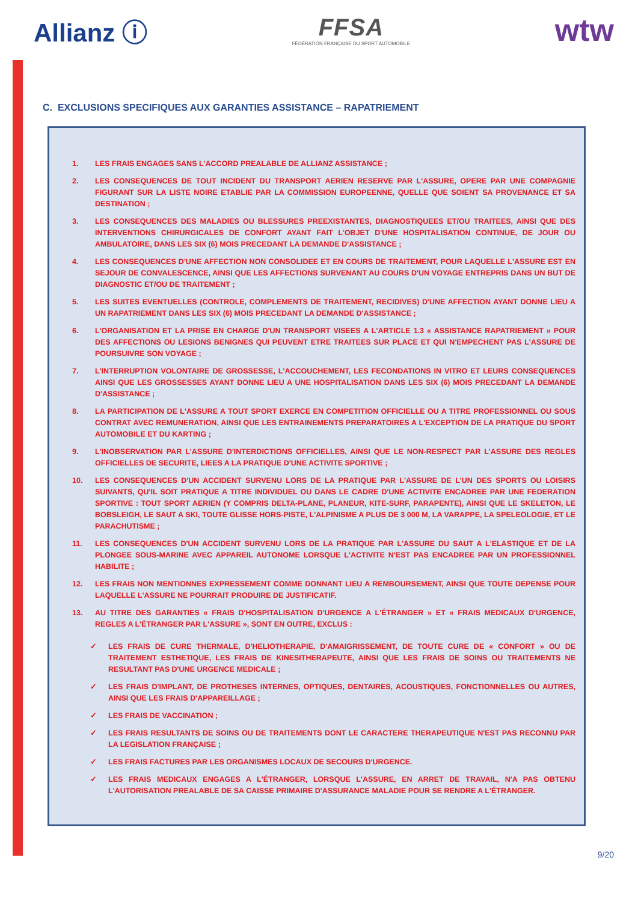Allianz ⓘ
FFSA
FÉDÉRATION FRANÇAISE DU SPORT AUTOMOBILE
wtw
C. EXCLUSIONS SPECIFIQUES AUX GARANTIES ASSISTANCE – RAPATRIEMENT
1. LES FRAIS ENGAGES SANS L'ACCORD PREALABLE DE ALLIANZ ASSISTANCE ;
2. LES CONSEQUENCES DE TOUT INCIDENT DU TRANSPORT AERIEN RESERVE PAR L'ASSURE, OPERE PAR UNE COMPAGNIE FIGURANT SUR LA LISTE NOIRE ETABLIE PAR LA COMMISSION EUROPEENNE, QUELLE QUE SOIENT SA PROVENANCE ET SA DESTINATION ;
3. LES CONSEQUENCES DES MALADIES OU BLESSURES PREEXISTANTES, DIAGNOSTIQUEES ET/OU TRAITEES, AINSI QUE DES INTERVENTIONS CHIRURGICALES DE CONFORT AYANT FAIT L'OBJET D'UNE HOSPITALISATION CONTINUE, DE JOUR OU AMBULATOIRE, DANS LES SIX (6) MOIS PRECEDANT LA DEMANDE D'ASSISTANCE ;
4. LES CONSEQUENCES D'UNE AFFECTION NON CONSOLIDEE ET EN COURS DE TRAITEMENT, POUR LAQUELLE L'ASSURE EST EN SEJOUR DE CONVALESCENCE, AINSI QUE LES AFFECTIONS SURVENANT AU COURS D'UN VOYAGE ENTREPRIS DANS UN BUT DE DIAGNOSTIC ET/OU DE TRAITEMENT ;
5. LES SUITES EVENTUELLES (CONTROLE, COMPLEMENTS DE TRAITEMENT, RECIDIVES) D'UNE AFFECTION AYANT DONNE LIEU A UN RAPATRIEMENT DANS LES SIX (6) MOIS PRECEDANT LA DEMANDE D'ASSISTANCE ;
6. L'ORGANISATION ET LA PRISE EN CHARGE D'UN TRANSPORT VISEES A L'ARTICLE 1.3 « ASSISTANCE RAPATRIEMENT » POUR DES AFFECTIONS OU LESIONS BENIGNES QUI PEUVENT ETRE TRAITEES SUR PLACE ET QUI N'EMPECHENT PAS L'ASSURE DE POURSUIVRE SON VOYAGE ;
7. L'INTERRUPTION VOLONTAIRE DE GROSSESSE, L'ACCOUCHEMENT, LES FECONDATIONS IN VITRO ET LEURS CONSEQUENCES AINSI QUE LES GROSSESSES AYANT DONNE LIEU A UNE HOSPITALISATION DANS LES SIX (6) MOIS PRECEDANT LA DEMANDE D'ASSISTANCE ;
8. LA PARTICIPATION DE L'ASSURE A TOUT SPORT EXERCE EN COMPETITION OFFICIELLE OU A TITRE PROFESSIONNEL OU SOUS CONTRAT AVEC REMUNERATION, AINSI QUE LES ENTRAINEMENTS PREPARATOIRES A L'EXCEPTION DE LA PRATIQUE DU SPORT AUTOMOBILE ET DU KARTING ;
9. L'INOBSERVATION PAR L'ASSURE D'INTERDICTIONS OFFICIELLES, AINSI QUE LE NON-RESPECT PAR L'ASSURE DES REGLES OFFICIELLES DE SECURITE, LIEES A LA PRATIQUE D'UNE ACTIVITE SPORTIVE ;
10. LES CONSEQUENCES D'UN ACCIDENT SURVENU LORS DE LA PRATIQUE PAR L'ASSURE DE L'UN DES SPORTS OU LOISIRS SUIVANTS, QU'IL SOIT PRATIQUE A TITRE INDIVIDUEL OU DANS LE CADRE D'UNE ACTIVITE ENCADREE PAR UNE FEDERATION SPORTIVE : TOUT SPORT AERIEN (Y COMPRIS DELTA-PLANE, PLANEUR, KITE-SURF, PARAPENTE), AINSI QUE LE SKELETON, LE BOBSLEIGH, LE SAUT A SKI, TOUTE GLISSE HORS-PISTE, L'ALPINISME A PLUS DE 3 000 M, LA VARAPPE, LA SPELEOLOGIE, ET LE PARACHUTISME ;
11. LES CONSEQUENCES D'UN ACCIDENT SURVENU LORS DE LA PRATIQUE PAR L'ASSURE DU SAUT A L'ELASTIQUE ET DE LA PLONGEE SOUS-MARINE AVEC APPAREIL AUTONOME LORSQUE L'ACTIVITE N'EST PAS ENCADREE PAR UN PROFESSIONNEL HABILITE ;
12. LES FRAIS NON MENTIONNES EXPRESSEMENT COMME DONNANT LIEU A REMBOURSEMENT, AINSI QUE TOUTE DEPENSE POUR LAQUELLE L'ASSURE NE POURRAIT PRODUIRE DE JUSTIFICATIF.
13. AU TITRE DES GARANTIES « FRAIS D'HOSPITALISATION D'URGENCE A L'ÉTRANGER » ET « FRAIS MEDICAUX D'URGENCE, REGLES A L'ÉTRANGER PAR L'ASSURE », SONT EN OUTRE, EXCLUS :
✓ LES FRAIS DE CURE THERMALE, D'HELIOTHERAPIE, D'AMAIGRISSEMENT, DE TOUTE CURE DE « CONFORT » OU DE TRAITEMENT ESTHETIQUE, LES FRAIS DE KINESITHERAPEUTE, AINSI QUE LES FRAIS DE SOINS OU TRAITEMENTS NE RESULTANT PAS D'UNE URGENCE MEDICALE ;
✓ LES FRAIS D'IMPLANT, DE PROTHESES INTERNES, OPTIQUES, DENTAIRES, ACOUSTIQUES, FONCTIONNELLES OU AUTRES, AINSI QUE LES FRAIS D'APPAREILLAGE ;
✓ LES FRAIS DE VACCINATION ;
✓ LES FRAIS RESULTANTS DE SOINS OU DE TRAITEMENTS DONT LE CARACTERE THERAPEUTIQUE N'EST PAS RECONNU PAR LA LEGISLATION FRANÇAISE ;
✓ LES FRAIS FACTURES PAR LES ORGANISMES LOCAUX DE SECOURS D'URGENCE.
✓ LES FRAIS MEDICAUX ENGAGES A L'ÉTRANGER, LORSQUE L'ASSURE, EN ARRET DE TRAVAIL, N'A PAS OBTENU L'AUTORISATION PREALABLE DE SA CAISSE PRIMAIRE D'ASSURANCE MALADIE POUR SE RENDRE A L'ÉTRANGER.
9/20